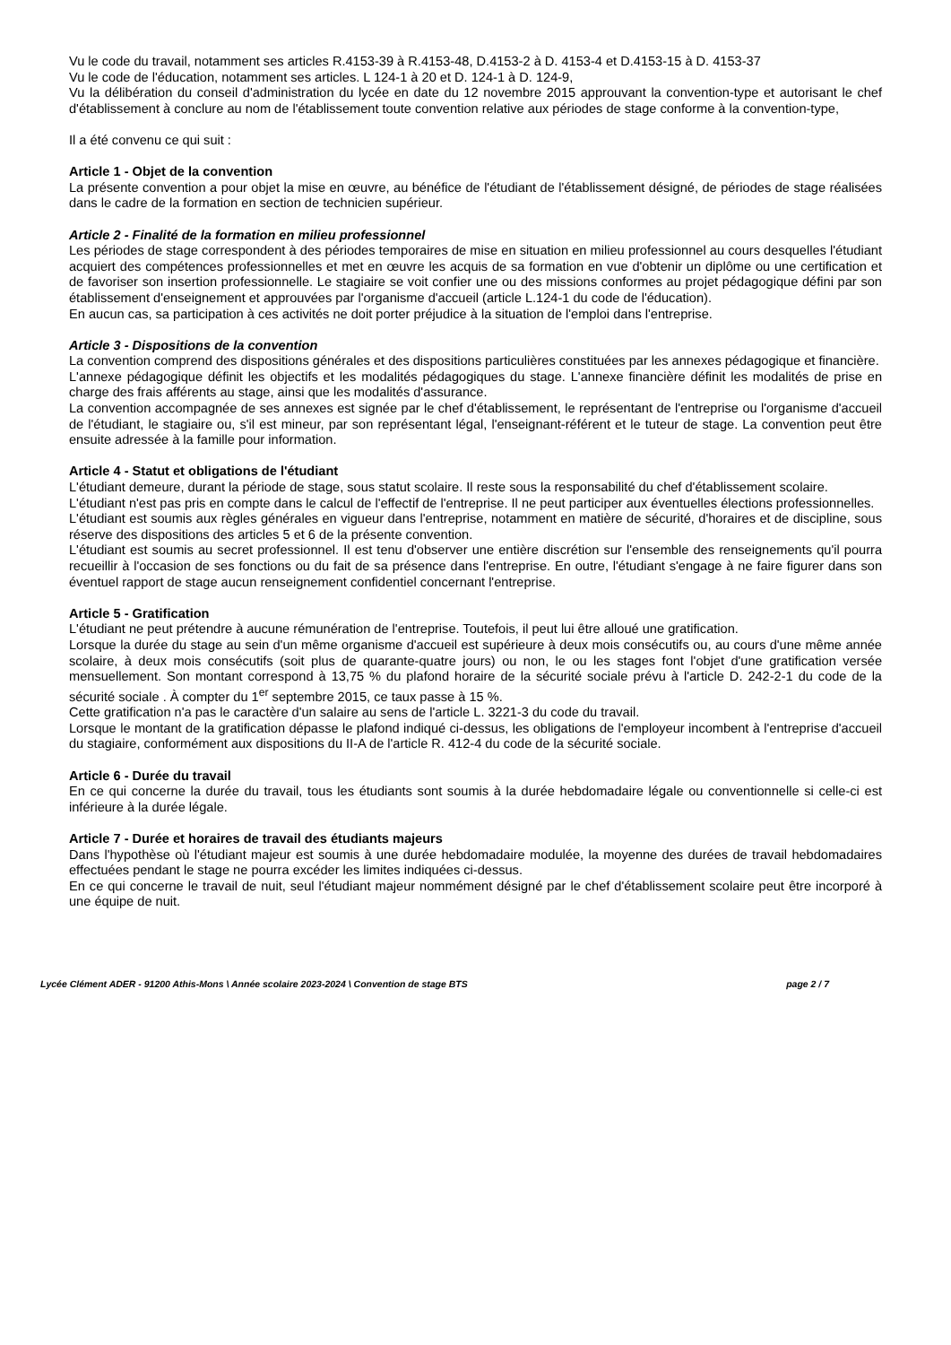Vu le code du travail, notamment ses articles R.4153-39 à R.4153-48, D.4153-2 à D. 4153-4 et D.4153-15 à D. 4153-37
Vu le code de l'éducation, notamment ses articles. L 124-1 à 20 et D. 124-1 à D. 124-9,
Vu la délibération du conseil d'administration du lycée en date du 12 novembre 2015 approuvant la convention-type et autorisant le chef d'établissement à conclure au nom de l'établissement toute convention relative aux périodes de stage conforme à la convention-type,
Il a été convenu ce qui suit :
Article 1 - Objet de la convention
La présente convention a pour objet la mise en œuvre, au bénéfice de l'étudiant de l'établissement désigné, de périodes de stage réalisées dans le cadre de la formation en section de technicien supérieur.
Article 2 - Finalité de la formation en milieu professionnel
Les périodes de stage correspondent à des périodes temporaires de mise en situation en milieu professionnel au cours desquelles l'étudiant acquiert des compétences professionnelles et met en œuvre les acquis de sa formation en vue d'obtenir un diplôme ou une certification et de favoriser son insertion professionnelle. Le stagiaire se voit confier une ou des missions conformes au projet pédagogique défini par son établissement d'enseignement et approuvées par l'organisme d'accueil (article L.124-1 du code de l'éducation).
En aucun cas, sa participation à ces activités ne doit porter préjudice à la situation de l'emploi dans l'entreprise.
Article 3 - Dispositions de la convention
La convention comprend des dispositions générales et des dispositions particulières constituées par les annexes pédagogique et financière.
L'annexe pédagogique définit les objectifs et les modalités pédagogiques du stage. L'annexe financière définit les modalités de prise en charge des frais afférents au stage, ainsi que les modalités d'assurance.
La convention accompagnée de ses annexes est signée par le chef d'établissement, le représentant de l'entreprise ou l'organisme d'accueil de l'étudiant, le stagiaire ou, s'il est mineur, par son représentant légal, l'enseignant-référent et le tuteur de stage. La convention peut être ensuite adressée à la famille pour information.
Article 4 - Statut et obligations de l'étudiant
L'étudiant demeure, durant la période de stage, sous statut scolaire. Il reste sous la responsabilité du chef d'établissement scolaire.
L'étudiant n'est pas pris en compte dans le calcul de l'effectif de l'entreprise. Il ne peut participer aux éventuelles élections professionnelles.
L'étudiant est soumis aux règles générales en vigueur dans l'entreprise, notamment en matière de sécurité, d'horaires et de discipline, sous réserve des dispositions des articles 5 et 6 de la présente convention.
L'étudiant est soumis au secret professionnel. Il est tenu d'observer une entière discrétion sur l'ensemble des renseignements qu'il pourra recueillir à l'occasion de ses fonctions ou du fait de sa présence dans l'entreprise. En outre, l'étudiant s'engage à ne faire figurer dans son éventuel rapport de stage aucun renseignement confidentiel concernant l'entreprise.
Article 5 - Gratification
L'étudiant ne peut prétendre à aucune rémunération de l'entreprise. Toutefois, il peut lui être alloué une gratification.
Lorsque la durée du stage au sein d'un même organisme d'accueil est supérieure à deux mois consécutifs ou, au cours d'une même année scolaire, à deux mois consécutifs (soit plus de quarante-quatre jours) ou non, le ou les stages font l'objet d'une gratification versée mensuellement. Son montant correspond à 13,75 % du plafond horaire de la sécurité sociale prévu à l'article D. 242-2-1 du code de la sécurité sociale . À compter du 1<sup>er</sup> septembre 2015, ce taux passe à 15 %.
Cette gratification n'a pas le caractère d'un salaire au sens de l'article L. 3221-3 du code du travail.
Lorsque le montant de la gratification dépasse le plafond indiqué ci-dessus, les obligations de l'employeur incombent à l'entreprise d'accueil du stagiaire, conformément aux dispositions du II-A de l'article R. 412-4 du code de la sécurité sociale.
Article 6 - Durée du travail
En ce qui concerne la durée du travail, tous les étudiants sont soumis à la durée hebdomadaire légale ou conventionnelle si celle-ci est inférieure à la durée légale.
Article 7 - Durée et horaires de travail des étudiants majeurs
Dans l'hypothèse où l'étudiant majeur est soumis à une durée hebdomadaire modulée, la moyenne des durées de travail hebdomadaires effectuées pendant le stage ne pourra excéder les limites indiquées ci-dessus.
En ce qui concerne le travail de nuit, seul l'étudiant majeur nommément désigné par le chef d'établissement scolaire peut être incorporé à une équipe de nuit.
Lycée Clément ADER - 91200 Athis-Mons \ Année scolaire 2023-2024 \ Convention de stage BTS page 2 / 7